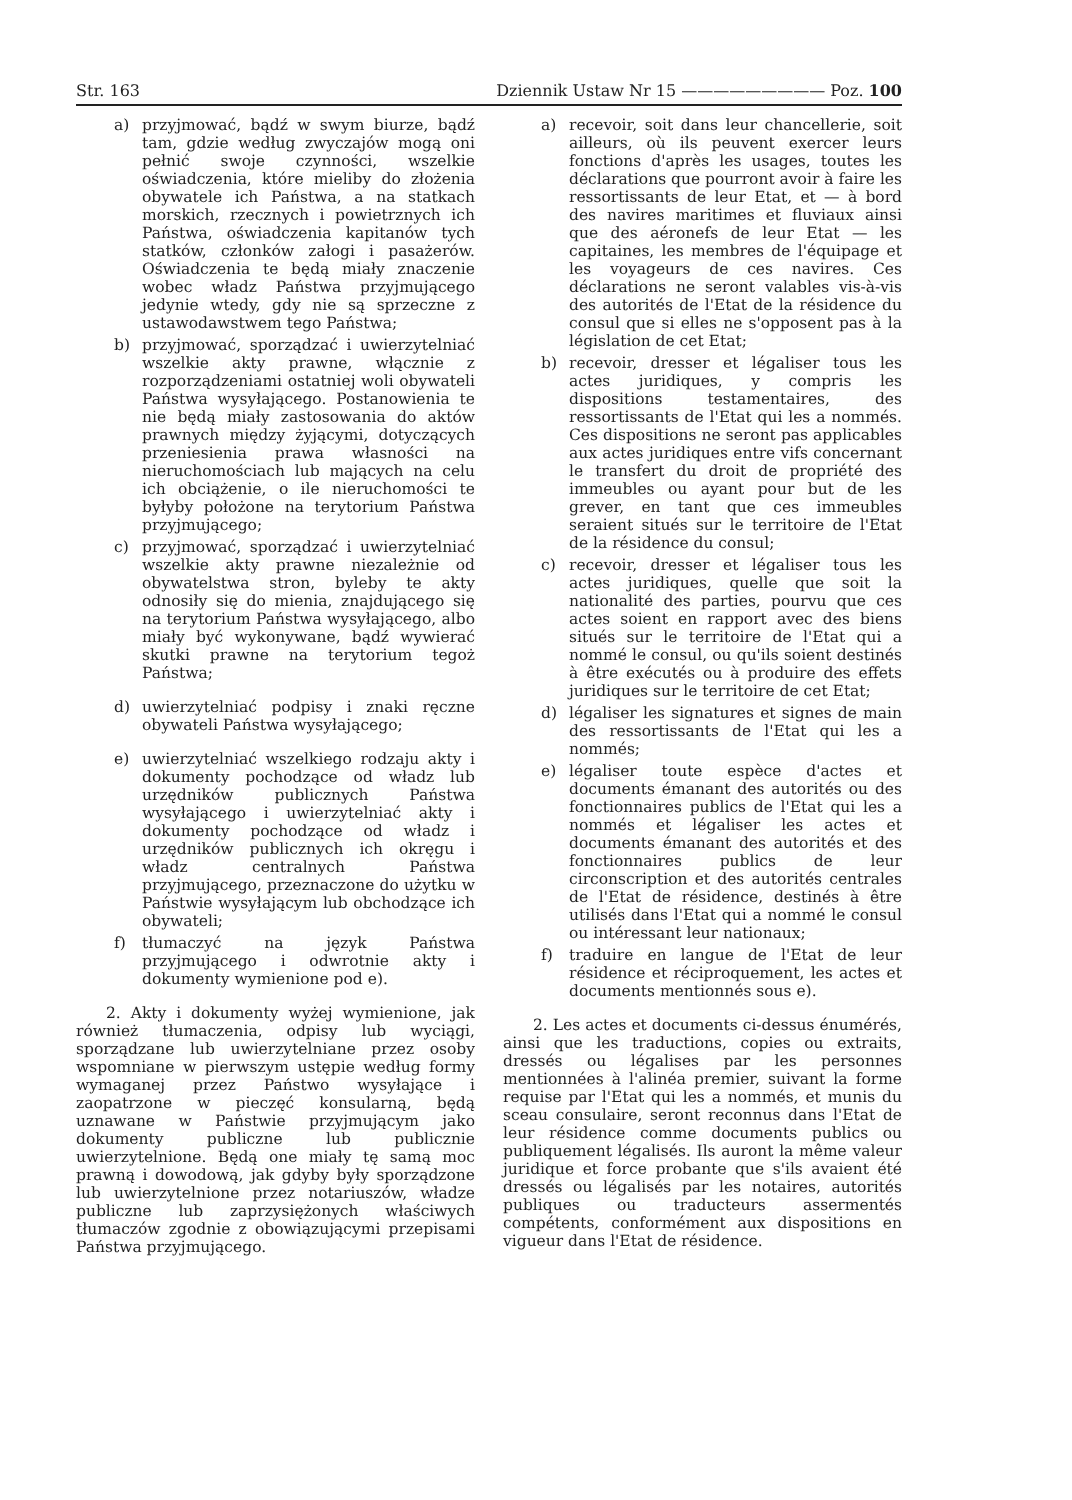Str. 163 Dziennik Ustaw Nr 15 ————————— Poz. 100
a) przyjmować, bądź w swym biurze, bądź tam, gdzie według zwyczajów mogą oni pełnić swoje czynności, wszelkie oświadczenia, które mieliby do złożenia obywatele ich Państwa, a na statkach morskich, rzecznych i powietrznych ich Państwa, oświadczenia kapitanów tych statków, członków załogi i pasażerów. Oświadczenia te będą miały znaczenie wobec władz Państwa przyjmującego jedynie wtedy, gdy nie są sprzeczne z ustawodawstwem tego Państwa;
b) przyjmować, sporządzać i uwierzytelniać wszelkie akty prawne, włącznie z rozporządzeniami ostatniej woli obywateli Państwa wysyłającego. Postanowienia te nie będą miały zastosowania do aktów prawnych między żyjącymi, dotyczących przeniesienia prawa własności na nieruchomościach lub mających na celu ich obciążenie, o ile nieruchomości te byłyby położone na terytorium Państwa przyjmującego;
c) przyjmować, sporządzać i uwierzytelniać wszelkie akty prawne niezależnie od obywatelstwa stron, byleby te akty odnosiły się do mienia, znajdującego się na terytorium Państwa wysyłającego, albo miały być wykonywane, bądź wywierać skutki prawne na terytorium tegoż Państwa;
d) uwierzytelniać podpisy i znaki ręczne obywateli Państwa wysyłającego;
e) uwierzytelniać wszelkiego rodzaju akty i dokumenty pochodzące od władz lub urzędników publicznych Państwa wysyłającego i uwierzytelniać akty i dokumenty pochodzące od władz i urzędników publicznych ich okręgu i władz centralnych Państwa przyjmującego, przeznaczone do użytku w Państwie wysyłającym lub obchodzące ich obywateli;
f) tłumaczyć na język Państwa przyjmującego i odwrotnie akty i dokumenty wymienione pod e).
2. Akty i dokumenty wyżej wymienione, jak również tłumaczenia, odpisy lub wyciągi, sporządzane lub uwierzytelniane przez osoby wspomniane w pierwszym ustępie według formy wymaganej przez Państwo wysyłające i zaopatrzone w pieczęć konsularną, będą uznawane w Państwie przyjmującym jako dokumenty publiczne lub publicznie uwierzytelnione. Będą one miały tę samą moc prawną i dowodową, jak gdyby były sporządzone lub uwierzytelnione przez notariuszów, władze publiczne lub zaprzysiężonych właściwych tłumaczów zgodnie z obowiązującymi przepisami Państwa przyjmującego.
a) recevoir, soit dans leur chancellerie, soit ailleurs, où ils peuvent exercer leurs fonctions d'après les usages, toutes les déclarations que pourront avoir à faire les ressortissants de leur Etat, et — à bord des navires maritimes et fluviaux ainsi que des aéronefs de leur Etat — les capitaines, les membres de l'équipage et les voyageurs de ces navires. Ces déclarations ne seront valables vis-à-vis des autorités de l'Etat de la résidence du consul que si elles ne s'opposent pas à la législation de cet Etat;
b) recevoir, dresser et légaliser tous les actes juridiques, y compris les dispositions testamentaires, des ressortissants de l'Etat qui les a nommés. Ces dispositions ne seront pas applicables aux actes juridiques entre vifs concernant le transfert du droit de propriété des immeubles ou ayant pour but de les grever, en tant que ces immeubles seraient situés sur le territoire de l'Etat de la résidence du consul;
c) recevoir, dresser et légaliser tous les actes juridiques, quelle que soit la nationalité des parties, pourvu que ces actes soient en rapport avec des biens situés sur le territoire de l'Etat qui a nommé le consul, ou qu'ils soient destinés à être exécutés ou à produire des effets juridiques sur le territoire de cet Etat;
d) légaliser les signatures et signes de main des ressortissants de l'Etat qui les a nommés;
e) légaliser toute espèce d'actes et documents émanant des autorités ou des fonctionnaires publics de l'Etat qui les a nommés et légaliser les actes et documents émanant des autorités et des fonctionnaires publics de leur circonscription et des autorités centrales de l'Etat de résidence, destinés à être utilisés dans l'Etat qui a nommé le consul ou intéressant leur nationaux;
f) traduire en langue de l'Etat de leur résidence et réciproquement, les actes et documents mentionnés sous e).
2. Les actes et documents ci-dessus énumérés, ainsi que les traductions, copies ou extraits, dressés ou légalises par les personnes mentionnées à l'alinéa premier, suivant la forme requise par l'Etat qui les a nommés, et munis du sceau consulaire, seront reconnus dans l'Etat de leur résidence comme documents publics ou publiquement légalisés. Ils auront la même valeur juridique et force probante que s'ils avaient été dressés ou légalisés par les notaires, autorités publiques ou traducteurs assermentés compétents, conformément aux dispositions en vigueur dans l'Etat de résidence.